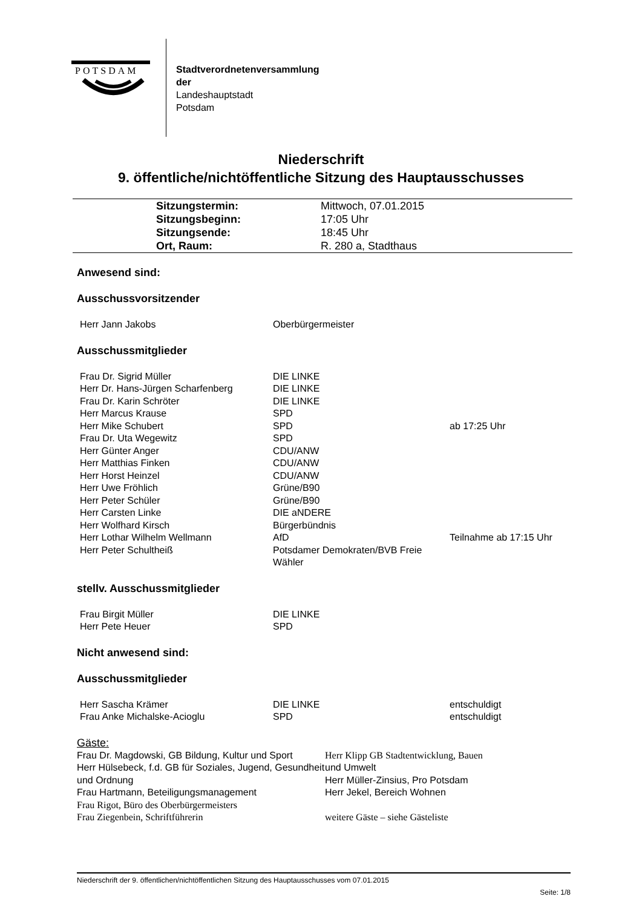POTSDAM
Stadtverordnetenversammlung
der
Landeshauptstadt
Potsdam
Niederschrift
9. öffentliche/nichtöffentliche Sitzung des Hauptausschusses
| Sitzungstermin: | Mittwoch, 07.01.2015 |
| Sitzungsbeginn: | 17:05 Uhr |
| Sitzungsende: | 18:45 Uhr |
| Ort, Raum: | R. 280 a, Stadthaus |
Anwesend sind:
Ausschussvorsitzender
| Herr Jann Jakobs | Oberbürgermeister | |
Ausschussmitglieder
| Frau Dr. Sigrid Müller | DIE LINKE | |
| Herr Dr. Hans-Jürgen Scharfenberg | DIE LINKE | |
| Frau Dr. Karin Schröter | DIE LINKE | |
| Herr Marcus Krause | SPD | |
| Herr Mike Schubert | SPD | ab 17:25 Uhr |
| Frau Dr. Uta Wegewitz | SPD | |
| Herr Günter Anger | CDU/ANW | |
| Herr Matthias Finken | CDU/ANW | |
| Herr Horst Heinzel | CDU/ANW | |
| Herr Uwe Fröhlich | Grüne/B90 | |
| Herr Peter Schüler | Grüne/B90 | |
| Herr Carsten Linke | DIE aNDERE | |
| Herr Wolfhard Kirsch | Bürgerbündnis | |
| Herr Lothar Wilhelm Wellmann | AfD | Teilnahme ab 17:15 Uhr |
| Herr Peter Schultheiß | Potsdamer Demokraten/BVB Freie Wähler | |
stellv. Ausschussmitglieder
| Frau Birgit Müller | DIE LINKE | |
| Herr Pete Heuer | SPD | |
Nicht anwesend sind:
Ausschussmitglieder
| Herr Sascha Krämer | DIE LINKE | entschuldigt |
| Frau Anke Michalske-Acioglu | SPD | entschuldigt |
Gäste:
Frau Dr. Magdowski, GB Bildung, Kultur und Sport
Herr Hülsebeck, f.d. GB für Soziales, Jugend, Gesundheit und Ordnung
Frau Hartmann, Beteiligungsmanagement
Frau Rigot, Büro des Oberbürgermeisters
Frau Ziegenbein, Schriftführerin
Herr Klipp GB Stadtentwicklung, Bauen
und Umwelt
Herr Müller-Zinsius, Pro Potsdam
Herr Jekel, Bereich Wohnen
weitere Gäste – siehe Gästeliste
Niederschrift der 9. öffentlichen/nichtöffentlichen Sitzung des Hauptausschusses vom 07.01.2015
Seite: 1/8